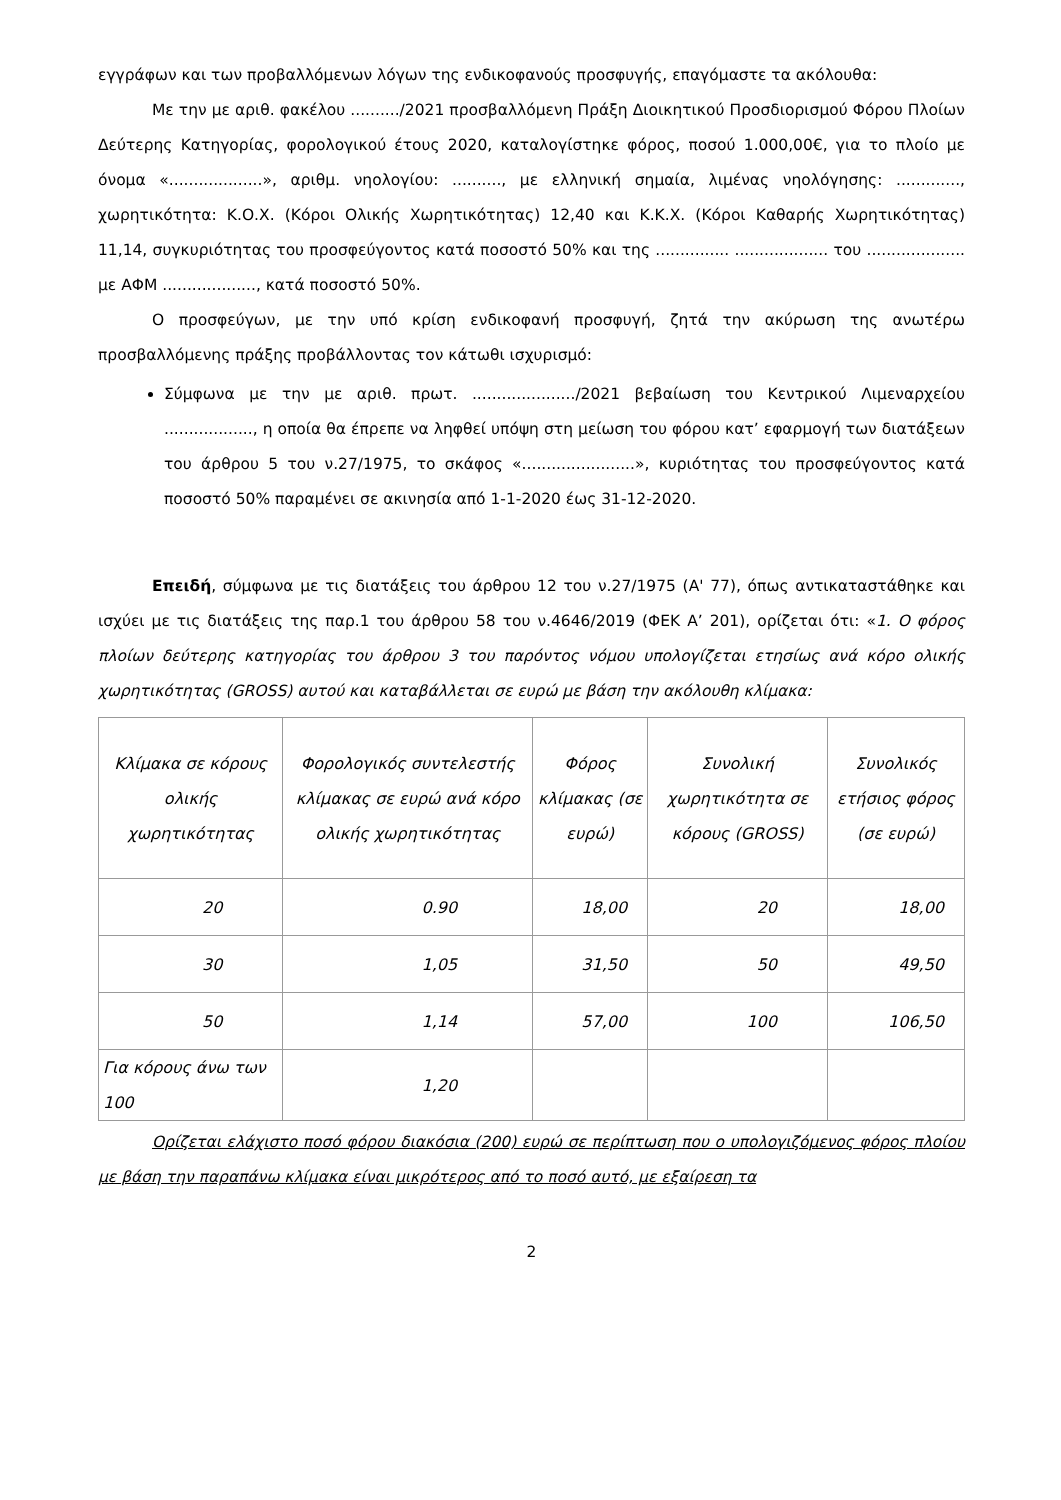εγγράφων και των προβαλλόμενων λόγων της ενδικοφανούς προσφυγής, επαγόμαστε τα ακόλουθα:
Με την με αριθ. φακέλου ........../2021 προσβαλλόμενη Πράξη Διοικητικού Προσδιορισμού Φόρου Πλοίων Δεύτερης Κατηγορίας, φορολογικού έτους 2020, καταλογίστηκε φόρος, ποσού 1.000,00€, για το πλοίο με όνομα «...................», αριθμ. νηολογίου: .........., με ελληνική σημαία, λιμένας νηολόγησης: ............., χωρητικότητα: Κ.Ο.Χ. (Κόροι Ολικής Χωρητικότητας) 12,40 και Κ.Κ.Χ. (Κόροι Καθαρής Χωρητικότητας) 11,14, συγκυριότητας του προσφεύγοντος κατά ποσοστό 50% και της ............... ................... του .................... με ΑΦΜ ..................., κατά ποσοστό 50%.
Ο προσφεύγων, με την υπό κρίση ενδικοφανή προσφυγή, ζητά την ακύρωση της ανωτέρω προσβαλλόμενης πράξης προβάλλοντας τον κάτωθι ισχυρισμό:
Σύμφωνα με την με αριθ. πρωτ. ...................../2021 βεβαίωση του Κεντρικού Λιμεναρχείου .................., η οποία θα έπρεπε να ληφθεί υπόψη στη μείωση του φόρου κατ’ εφαρμογή των διατάξεων του άρθρου 5 του ν.27/1975, το σκάφος «.......................», κυριότητας του προσφεύγοντος κατά ποσοστό 50% παραμένει σε ακινησία από 1-1-2020 έως 31-12-2020.
Επειδή, σύμφωνα με τις διατάξεις του άρθρου 12 του ν.27/1975 (Α' 77), όπως αντικαταστάθηκε και ισχύει με τις διατάξεις της παρ.1 του άρθρου 58 του ν.4646/2019 (ΦΕΚ Α’ 201), ορίζεται ότι: «1. Ο φόρος πλοίων δεύτερης κατηγορίας του άρθρου 3 του παρόντος νόμου υπολογίζεται ετησίως ανά κόρο ολικής χωρητικότητας (GROSS) αυτού και καταβάλλεται σε ευρώ με βάση την ακόλουθη κλίμακα:
| Κλίμακα σε κόρους ολικής χωρητικότητας | Φορολογικός συντελεστής κλίμακας σε ευρώ ανά κόρο ολικής χωρητικότητας | Φόρος κλίμακας (σε ευρώ) | Συνολική χωρητικότητα σε κόρους (GROSS) | Συνολικός ετήσιος φόρος (σε ευρώ) |
| --- | --- | --- | --- | --- |
| 20 | 0.90 | 18,00 | 20 | 18,00 |
| 30 | 1,05 | 31,50 | 50 | 49,50 |
| 50 | 1,14 | 57,00 | 100 | 106,50 |
| Για κόρους άνω των 100 | 1,20 | | | |
Ορίζεται ελάχιστο ποσό φόρου διακόσια (200) ευρώ σε περίπτωση που ο υπολογιζόμενος φόρος πλοίου με βάση την παραπάνω κλίμακα είναι μικρότερος από το ποσό αυτό, με εξαίρεση τα
2